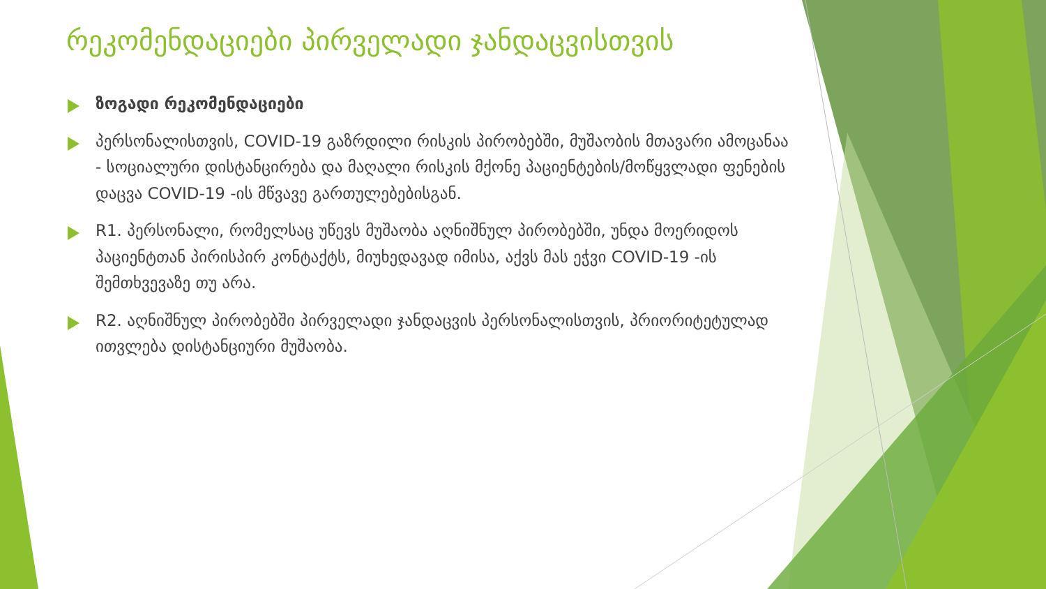რეკომენდაციები პირველადი ჯანდაცვისთვის
ზოგადი რეკომენდაციები
პერსონალისთვის, COVID-19 გაზრდილი რისკის პირობებში, მუშაობის მთავარი ამოცანაა - სოციალური დისტანცირება და მაღალი რისკის მქონე პაციენტების/მოწყვლადი ფენების დაცვა COVID-19 -ის მწვავე გართულებებისგან.
R1. პერსონალი, რომელსაც უწევს მუშაობა აღნიშნულ პირობებში, უნდა მოერიდოს პაციენტთან პირისპირ კონტაქტს, მიუხედავად იმისა, აქვს მას ეჭვი COVID-19 -ის შემთხვევაზე თუ არა.
R2. აღნიშნულ პირობებში პირველადი ჯანდაცვის პერსონალისთვის, პრიორიტეტულად ითვლება დისტანციური მუშაობა.